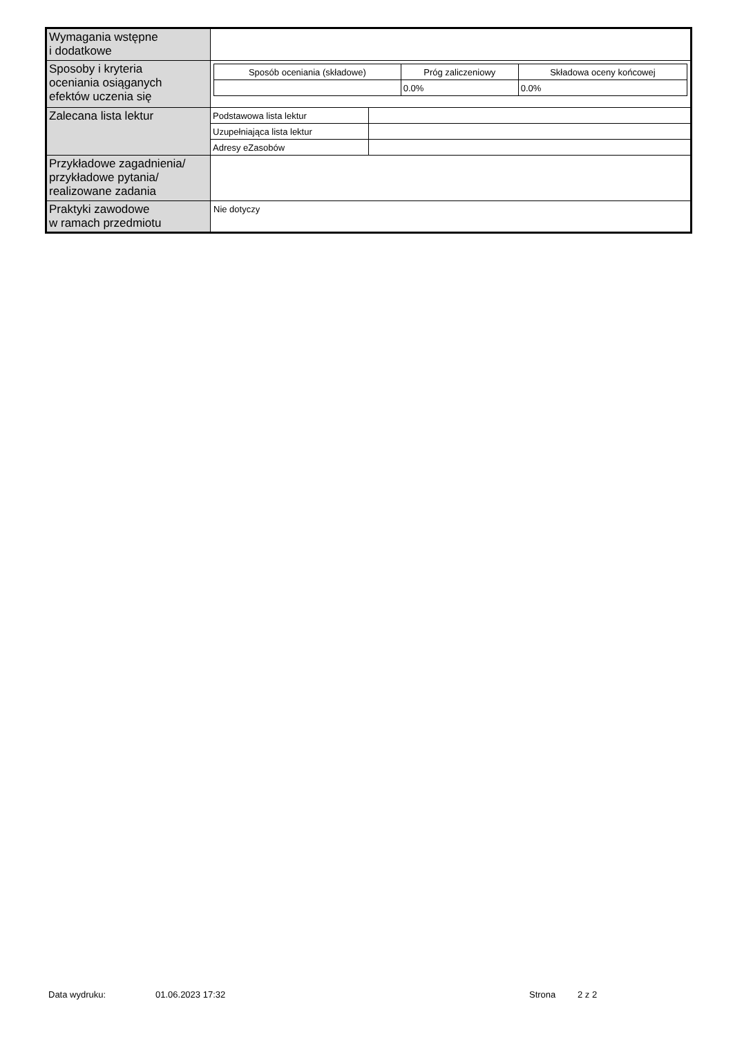| Wymagania wstępne i dodatkowe | |
| Sposoby i kryteria oceniania osiąganych efektów uczenia się | / Sposób oceniania (składowe) / Próg zaliczeniowy / Składowa oceny końcowej / / --- / --- / --- / / / 0.0% / 0.0% / |
| Zalecana lista lektur | / Podstawowa lista lektur / / / Uzupełniająca lista lektur / / / Adresy eZasobów / / |
| Przykładowe zagadnienia/ przykładowe pytania/ realizowane zadania | |
| Praktyki zawodowe w ramach przedmiotu | Nie dotyczy |
Data wydruku: 01.06.2023 17:32 Strona 2 z 2